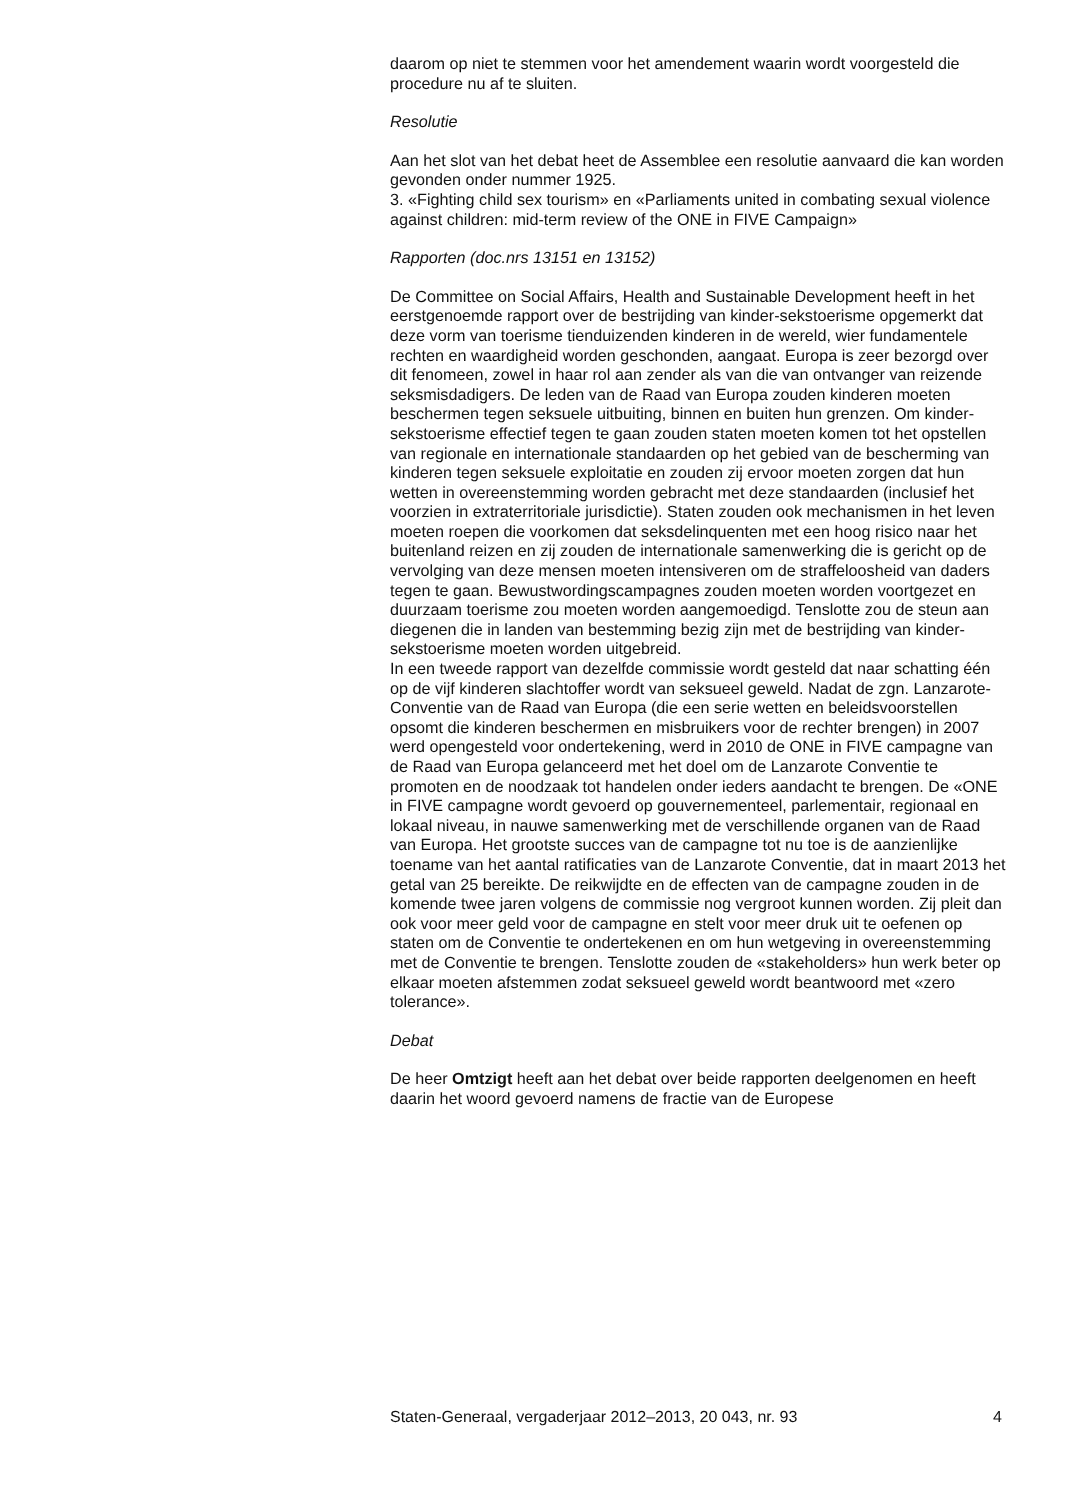daarom op niet te stemmen voor het amendement waarin wordt voorgesteld die procedure nu af te sluiten.
Resolutie
Aan het slot van het debat heet de Assemblee een resolutie aanvaard die kan worden gevonden onder nummer 1925.
3. «Fighting child sex tourism» en «Parliaments united in combating sexual violence against children: mid-term review of the ONE in FIVE Campaign»
Rapporten (doc.nrs 13151 en 13152)
De Committee on Social Affairs, Health and Sustainable Development heeft in het eerstgenoemde rapport over de bestrijding van kinder-sekstoerisme opgemerkt dat deze vorm van toerisme tienduizenden kinderen in de wereld, wier fundamentele rechten en waardigheid worden geschonden, aangaat. Europa is zeer bezorgd over dit fenomeen, zowel in haar rol aan zender als van die van ontvanger van reizende seksmisdadigers. De leden van de Raad van Europa zouden kinderen moeten beschermen tegen seksuele uitbuiting, binnen en buiten hun grenzen. Om kinder-sekstoerisme effectief tegen te gaan zouden staten moeten komen tot het opstellen van regionale en internationale standaarden op het gebied van de bescherming van kinderen tegen seksuele exploitatie en zouden zij ervoor moeten zorgen dat hun wetten in overeenstemming worden gebracht met deze standaarden (inclusief het voorzien in extraterritoriale jurisdictie). Staten zouden ook mechanismen in het leven moeten roepen die voorkomen dat seksdelinquenten met een hoog risico naar het buitenland reizen en zij zouden de internationale samenwerking die is gericht op de vervolging van deze mensen moeten intensiveren om de straffeloosheid van daders tegen te gaan. Bewustwordingscampagnes zouden moeten worden voortgezet en duurzaam toerisme zou moeten worden aangemoedigd. Tenslotte zou de steun aan diegenen die in landen van bestemming bezig zijn met de bestrijding van kinder-sekstoerisme moeten worden uitgebreid.
In een tweede rapport van dezelfde commissie wordt gesteld dat naar schatting één op de vijf kinderen slachtoffer wordt van seksueel geweld. Nadat de zgn. Lanzarote-Conventie van de Raad van Europa (die een serie wetten en beleidsvoorstellen opsomt die kinderen beschermen en misbruikers voor de rechter brengen) in 2007 werd opengesteld voor ondertekening, werd in 2010 de ONE in FIVE campagne van de Raad van Europa gelanceerd met het doel om de Lanzarote Conventie te promoten en de noodzaak tot handelen onder ieders aandacht te brengen. De «ONE in FIVE campagne wordt gevoerd op gouvernementeel, parlementair, regionaal en lokaal niveau, in nauwe samenwerking met de verschillende organen van de Raad van Europa. Het grootste succes van de campagne tot nu toe is de aanzienlijke toename van het aantal ratificaties van de Lanzarote Conventie, dat in maart 2013 het getal van 25 bereikte. De reikwijdte en de effecten van de campagne zouden in de komende twee jaren volgens de commissie nog vergroot kunnen worden. Zij pleit dan ook voor meer geld voor de campagne en stelt voor meer druk uit te oefenen op staten om de Conventie te ondertekenen en om hun wetgeving in overeenstemming met de Conventie te brengen. Tenslotte zouden de «stakeholders» hun werk beter op elkaar moeten afstemmen zodat seksueel geweld wordt beantwoord met «zero tolerance».
Debat
De heer Omtzigt heeft aan het debat over beide rapporten deelgenomen en heeft daarin het woord gevoerd namens de fractie van de Europese
Staten-Generaal, vergaderjaar 2012–2013, 20 043, nr. 93 4